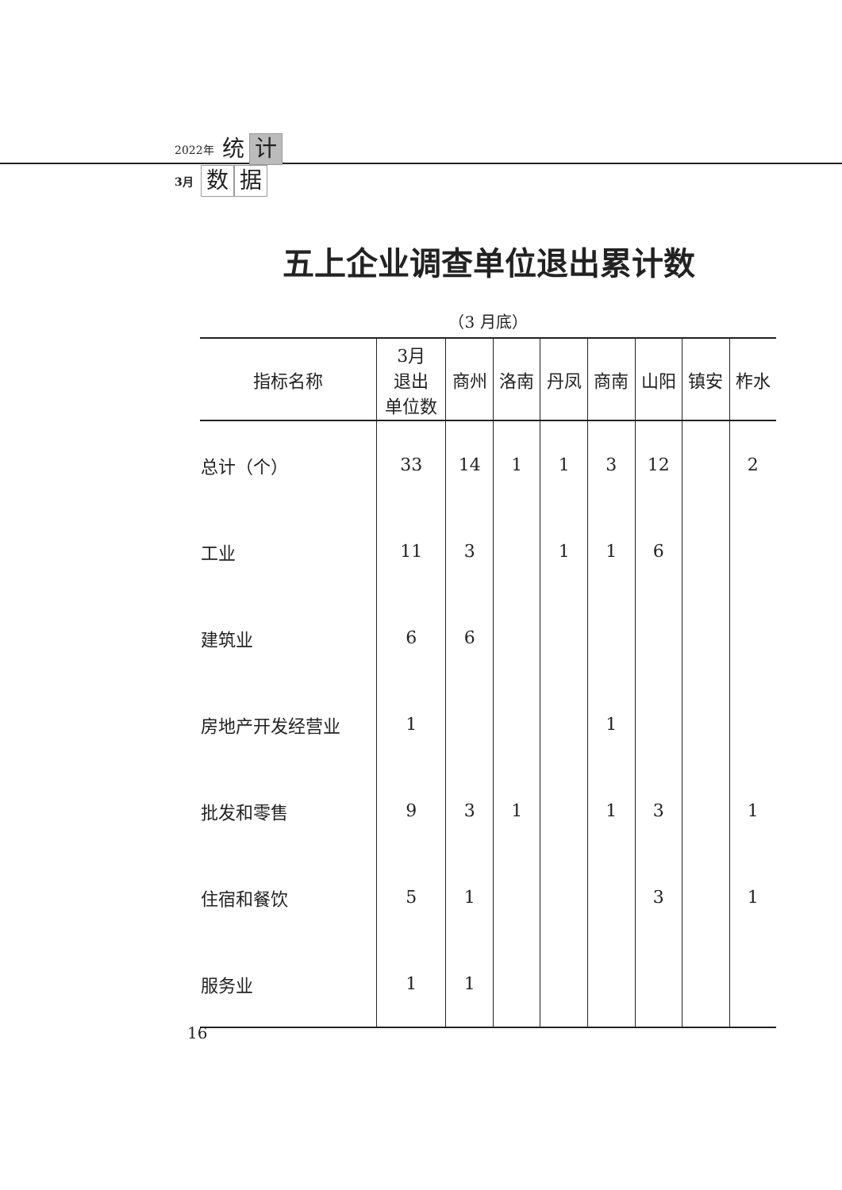2022年 统 计
3月 数 据
五上企业调查单位退出累计数
（3 月底）
| 指标名称 | 3月 退出 单位数 | 商州 | 洛南 | 丹凤 | 商南 | 山阳 | 镇安 | 柞水 |
| --- | --- | --- | --- | --- | --- | --- | --- | --- |
| 总计（个） | 33 | 14 | 1 | 1 | 3 | 12 | | 2 |
| 工业 | 11 | 3 | | 1 | 1 | 6 | | |
| 建筑业 | 6 | 6 | | | | | | |
| 房地产开发经营业 | 1 | | | | 1 | | | |
| 批发和零售 | 9 | 3 | 1 | | 1 | 3 | | 1 |
| 住宿和餐饮 | 5 | 1 | | | | 3 | | 1 |
| 服务业 | 1 | 1 | | | | | | |
16